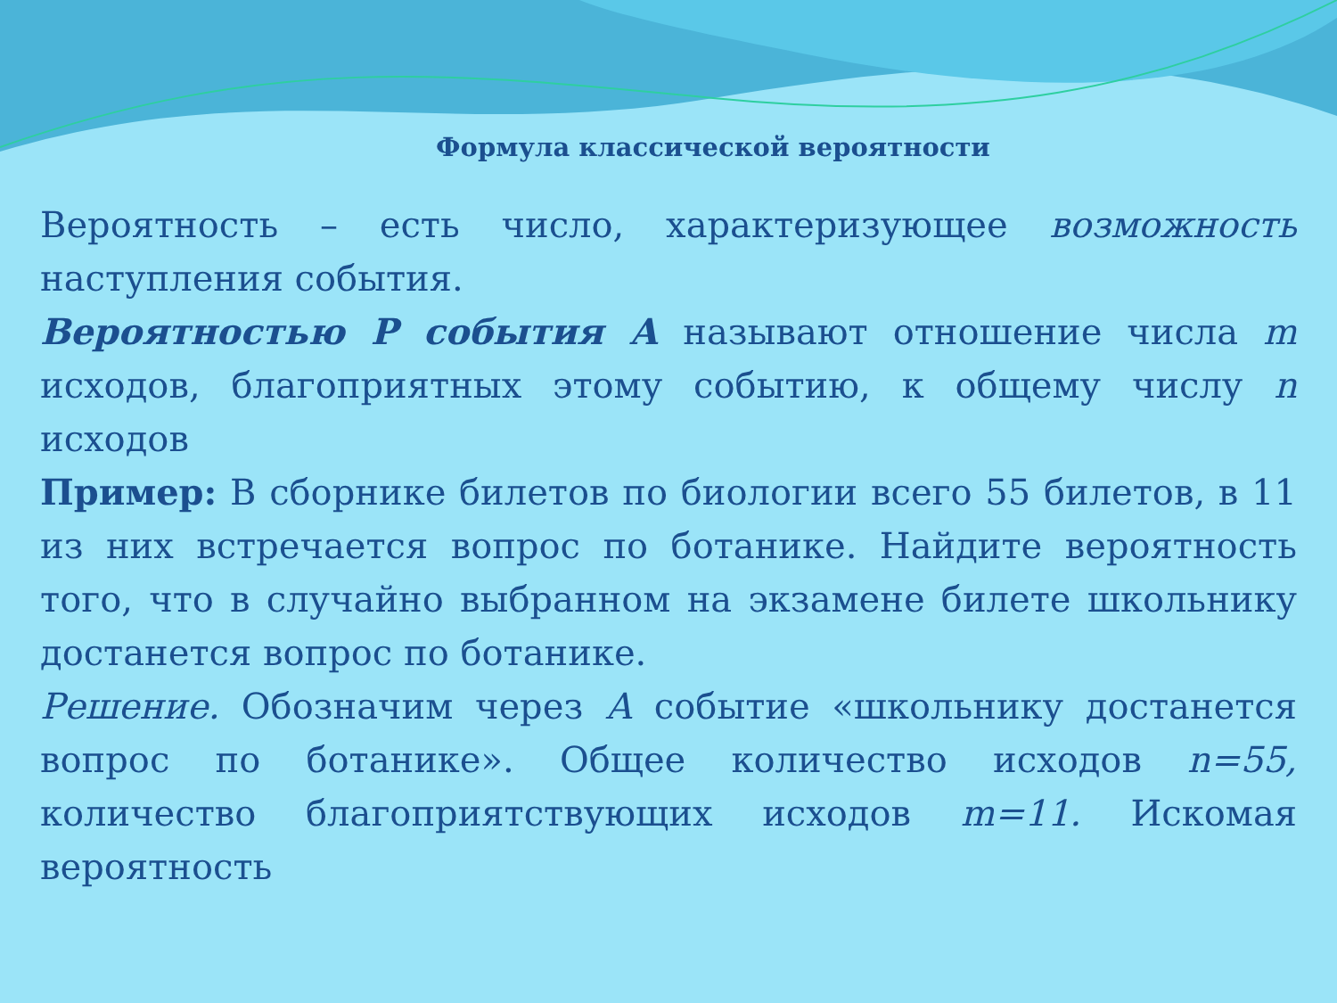Формула классической вероятности
Вероятность – есть число, характеризующее возможность наступления события.
Вероятностью Р события А называют отношение числа m исходов, благоприятных этому событию, к общему числу n исходов
Пример: В сборнике билетов по биологии всего 55 билетов, в 11 из них встречается вопрос по ботанике. Найдите вероятность того, что в случайно выбранном на экзамене билете школьнику достанется вопрос по ботанике.
Решение. Обозначим через А событие «школьнику достанется вопрос по ботанике». Общее количество исходов n=55, количество благоприятствующих исходов m=11. Искомая вероятность